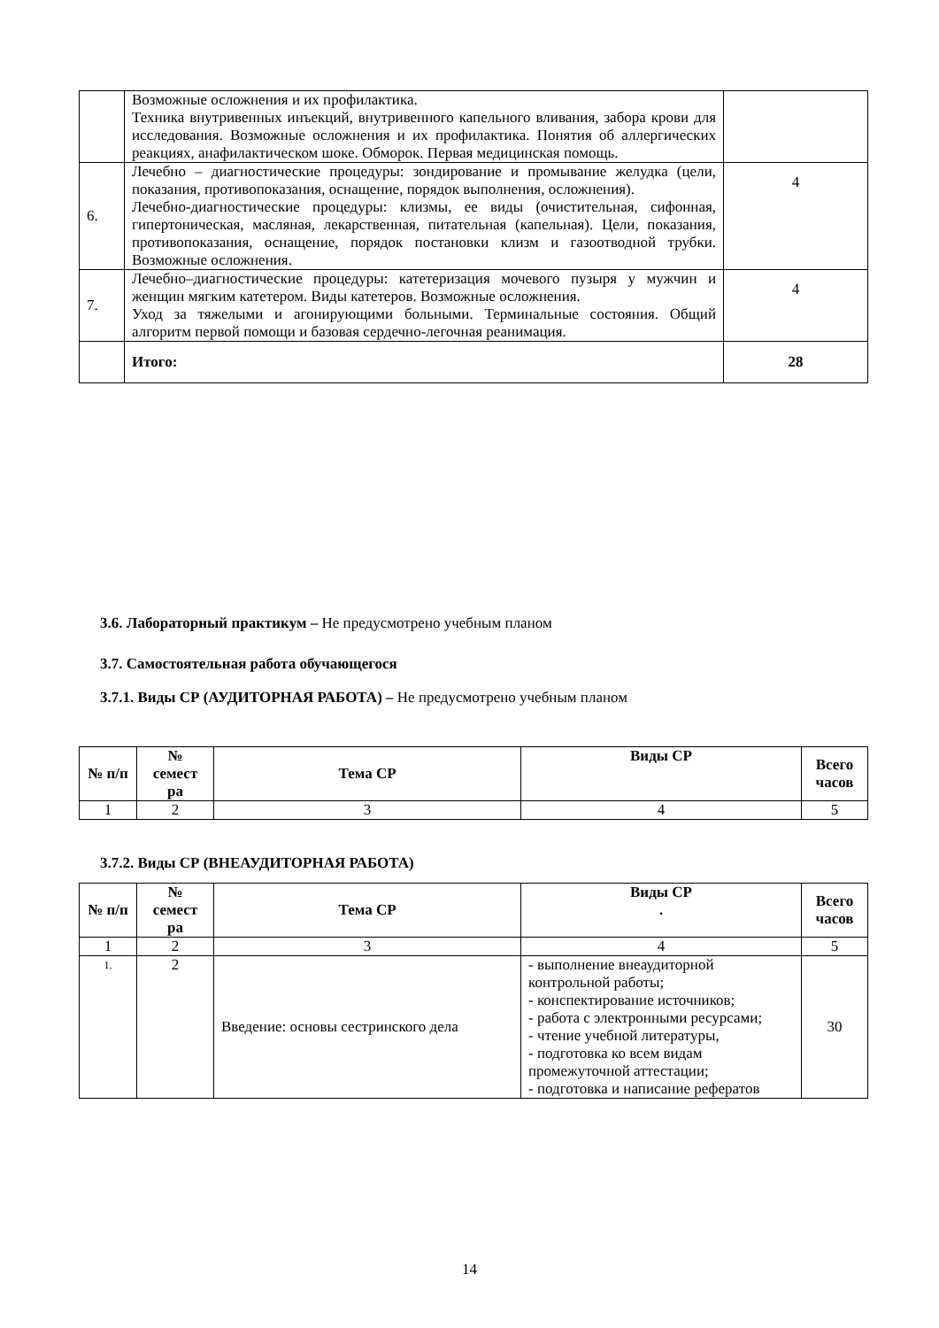| | Возможные осложнения и их профилактика. Техника внутривенных инъекций, внутривенного капельного вливания, забора крови для исследования. Возможные осложнения и их профилактика. Понятия об аллергических реакциях, анафилактическом шоке. Обморок. Первая медицинская помощь. | |
| 6. | Лечебно – диагностические процедуры: зондирование и промывание желудка (цели, показания, противопоказания, оснащение, порядок выполнения, осложнения). Лечебно-диагностические процедуры: клизмы, ее виды (очистительная, сифонная, гипертоническая, масляная, лекарственная, питательная (капельная). Цели, показания, противопоказания, оснащение, порядок постановки клизм и газоотводной трубки. Возможные осложнения. | 4 |
| 7. | Лечебно–диагностические процедуры: катетеризация мочевого пузыря у мужчин и женщин мягким катетером. Виды катетеров. Возможные осложнения. Уход за тяжелыми и агонирующими больными. Терминальные состояния. Общий алгоритм первой помощи и базовая сердечно-легочная реанимация. | 4 |
| | Итого: | 28 |
3.6. Лабораторный практикум – Не предусмотрено учебным планом
3.7. Самостоятельная работа обучающегося
3.7.1. Виды СР (АУДИТОРНАЯ РАБОТА) – Не предусмотрено учебным планом
| № п/п | № семест ра | Тема СР | Виды СР | Всего часов |
| --- | --- | --- | --- | --- |
| 1 | 2 | 3 | 4 | 5 |
3.7.2. Виды СР (ВНЕАУДИТОРНАЯ РАБОТА)
| № п/п | № семест ра | Тема СР | Виды СР . | Всего часов |
| --- | --- | --- | --- | --- |
| 1 | 2 | 3 | 4 | 5 |
| 1. | 2 | Введение: основы сестринского дела | - выполнение внеаудиторной контрольной работы; - конспектирование источников; - работа с электронными ресурсами; - чтение учебной литературы, - подготовка ко всем видам промежуточной аттестации; - подготовка и написание рефератов | 30 |
14